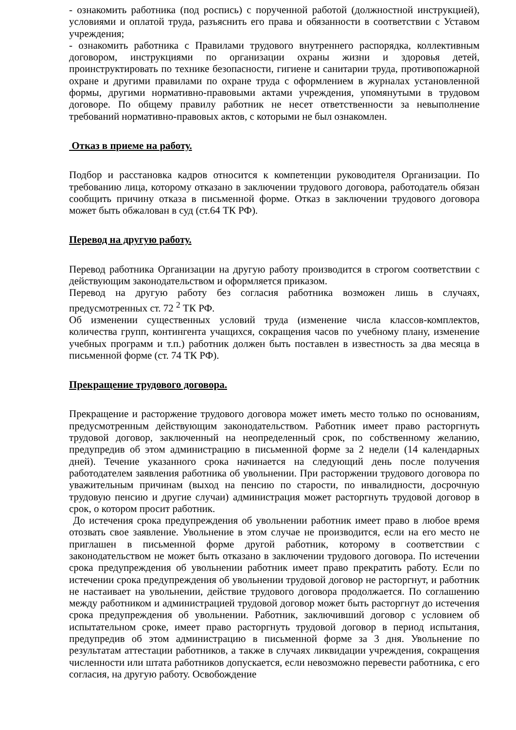- ознакомить работника (под роспись) с порученной работой (должностной инструкцией), условиями и оплатой труда, разъяснить его права и обязанности в соответствии с Уставом учреждения;
- ознакомить работника с Правилами трудового внутреннего распорядка, коллективным договором, инструкциями по организации охраны жизни и здоровья детей, проинструктировать по технике безопасности, гигиене и санитарии труда, противопожарной охране и другими правилами по охране труда с оформлением в журналах установленной формы, другими нормативно-правовыми актами учреждения, упомянутыми в трудовом договоре. По общему правилу работник не несет ответственности за невыполнение требований нормативно-правовых актов, с которыми не был ознакомлен.
Отказ в приеме на работу.
Подбор и расстановка кадров относится к компетенции руководителя Организации. По требованию лица, которому отказано в заключении трудового договора, работодатель обязан сообщить причину отказа в письменной форме. Отказ в заключении трудового договора может быть обжалован в суд (ст.64 ТК РФ).
Перевод на другую работу.
Перевод работника Организации на другую работу производится в строгом соответствии с действующим законодательством и оформляется приказом.
Перевод на другую работу без согласия работника возможен лишь в случаях, предусмотренных ст. 72 <sup>2</sup> ТК РФ.
Об изменении существенных условий труда (изменение числа классов-комплектов, количества групп, контингента учащихся, сокращения часов по учебному плану, изменение учебных программ и т.п.) работник должен быть поставлен в известность за два месяца в письменной форме (ст. 74 ТК РФ).
Прекращение трудового договора.
Прекращение и расторжение трудового договора может иметь место только по основаниям, предусмотренным действующим законодательством. Работник имеет право расторгнуть трудовой договор, заключенный на неопределенный срок, по собственному желанию, предупредив об этом администрацию в письменной форме за 2 недели (14 календарных дней). Течение указанного срока начинается на следующий день после получения работодателем заявления работника об увольнении. При расторжении трудового договора по уважительным причинам (выход на пенсию по старости, по инвалидности, досрочную трудовую пенсию и другие случаи) администрация может расторгнуть трудовой договор в срок, о котором просит работник.
До истечения срока предупреждения об увольнении работник имеет право в любое время отозвать свое заявление. Увольнение в этом случае не производится, если на его место не приглашен в письменной форме другой работник, которому в соответствии с законодательством не может быть отказано в заключении трудового договора. По истечении срока предупреждения об увольнении работник имеет право прекратить работу. Если по истечении срока предупреждения об увольнении трудовой договор не расторгнут, и работник не настаивает на увольнении, действие трудового договора продолжается. По соглашению между работником и администрацией трудовой договор может быть расторгнут до истечения срока предупреждения об увольнении. Работник, заключивший договор с условием об испытательном сроке, имеет право расторгнуть трудовой договор в период испытания, предупредив об этом администрацию в письменной форме за 3 дня. Увольнение по результатам аттестации работников, а также в случаях ликвидации учреждения, сокращения численности или штата работников допускается, если невозможно перевести работника, с его согласия, на другую работу. Освобождение